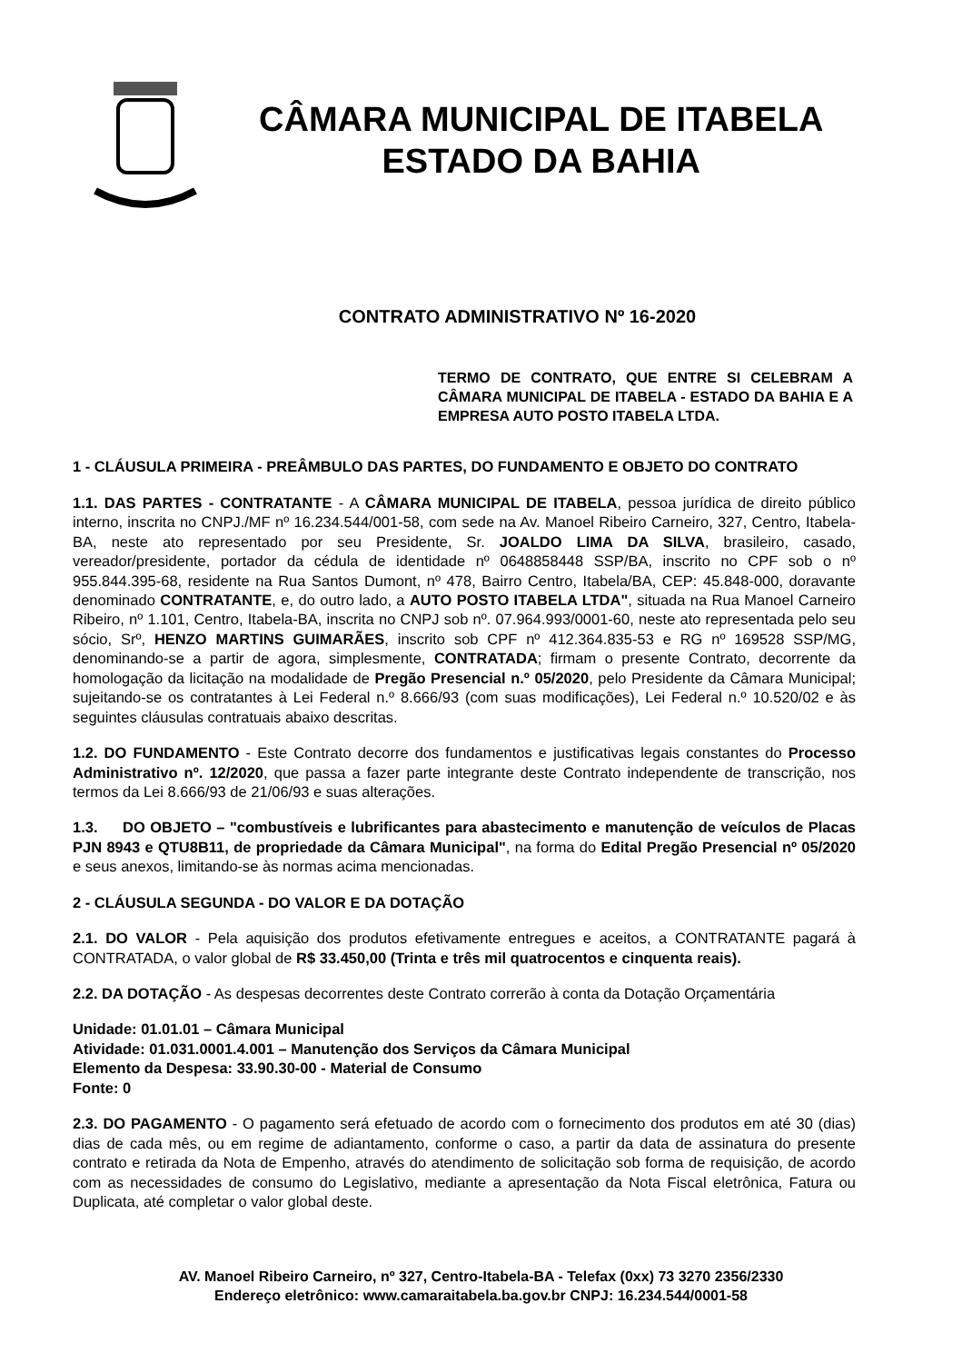CÂMARA MUNICIPAL DE ITABELA
ESTADO DA BAHIA
CONTRATO ADMINISTRATIVO Nº 16-2020
TERMO DE CONTRATO, QUE ENTRE SI CELEBRAM A CÂMARA MUNICIPAL DE ITABELA - ESTADO DA BAHIA E A EMPRESA AUTO POSTO ITABELA LTDA.
1 - CLÁUSULA PRIMEIRA - PREÂMBULO DAS PARTES, DO FUNDAMENTO E OBJETO DO CONTRATO
1.1. DAS PARTES - CONTRATANTE - A CÂMARA MUNICIPAL DE ITABELA, pessoa jurídica de direito público interno, inscrita no CNPJ./MF nº 16.234.544/001-58, com sede na Av. Manoel Ribeiro Carneiro, 327, Centro, Itabela-BA, neste ato representado por seu Presidente, Sr. JOALDO LIMA DA SILVA, brasileiro, casado, vereador/presidente, portador da cédula de identidade nº 0648858448 SSP/BA, inscrito no CPF sob o nº 955.844.395-68, residente na Rua Santos Dumont, nº 478, Bairro Centro, Itabela/BA, CEP: 45.848-000, doravante denominado CONTRATANTE, e, do outro lado, a AUTO POSTO ITABELA LTDA", situada na Rua Manoel Carneiro Ribeiro, nº 1.101, Centro, Itabela-BA, inscrita no CNPJ sob nº. 07.964.993/0001-60, neste ato representada pelo seu sócio, Srº, HENZO MARTINS GUIMARÃES, inscrito sob CPF nº 412.364.835-53 e RG nº 169528 SSP/MG, denominando-se a partir de agora, simplesmente, CONTRATADA; firmam o presente Contrato, decorrente da homologação da licitação na modalidade de Pregão Presencial n.º 05/2020, pelo Presidente da Câmara Municipal; sujeitando-se os contratantes à Lei Federal n.º 8.666/93 (com suas modificações), Lei Federal n.º 10.520/02 e às seguintes cláusulas contratuais abaixo descritas.
1.2. DO FUNDAMENTO - Este Contrato decorre dos fundamentos e justificativas legais constantes do Processo Administrativo nº. 12/2020, que passa a fazer parte integrante deste Contrato independente de transcrição, nos termos da Lei 8.666/93 de 21/06/93 e suas alterações.
1.3. DO OBJETO – "combustíveis e lubrificantes para abastecimento e manutenção de veículos de Placas PJN 8943 e QTU8B11, de propriedade da Câmara Municipal", na forma do Edital Pregão Presencial nº 05/2020 e seus anexos, limitando-se às normas acima mencionadas.
2 - CLÁUSULA SEGUNDA - DO VALOR E DA DOTAÇÃO
2.1. DO VALOR - Pela aquisição dos produtos efetivamente entregues e aceitos, a CONTRATANTE pagará à CONTRATADA, o valor global de R$ 33.450,00 (Trinta e três mil quatrocentos e cinquenta reais).
2.2. DA DOTAÇÃO - As despesas decorrentes deste Contrato correrão à conta da Dotação Orçamentária
Unidade: 01.01.01 – Câmara Municipal
Atividade: 01.031.0001.4.001 – Manutenção dos Serviços da Câmara Municipal
Elemento da Despesa: 33.90.30-00 - Material de Consumo
Fonte: 0
2.3. DO PAGAMENTO - O pagamento será efetuado de acordo com o fornecimento dos produtos em até 30 (dias) dias de cada mês, ou em regime de adiantamento, conforme o caso, a partir da data de assinatura do presente contrato e retirada da Nota de Empenho, através do atendimento de solicitação sob forma de requisição, de acordo com as necessidades de consumo do Legislativo, mediante a apresentação da Nota Fiscal eletrônica, Fatura ou Duplicata, até completar o valor global deste.
AV. Manoel Ribeiro Carneiro, nº 327, Centro-Itabela-BA - Telefax (0xx) 73 3270 2356/2330
Endereço eletrônico: www.camaraitabela.ba.gov.br CNPJ: 16.234.544/0001-58